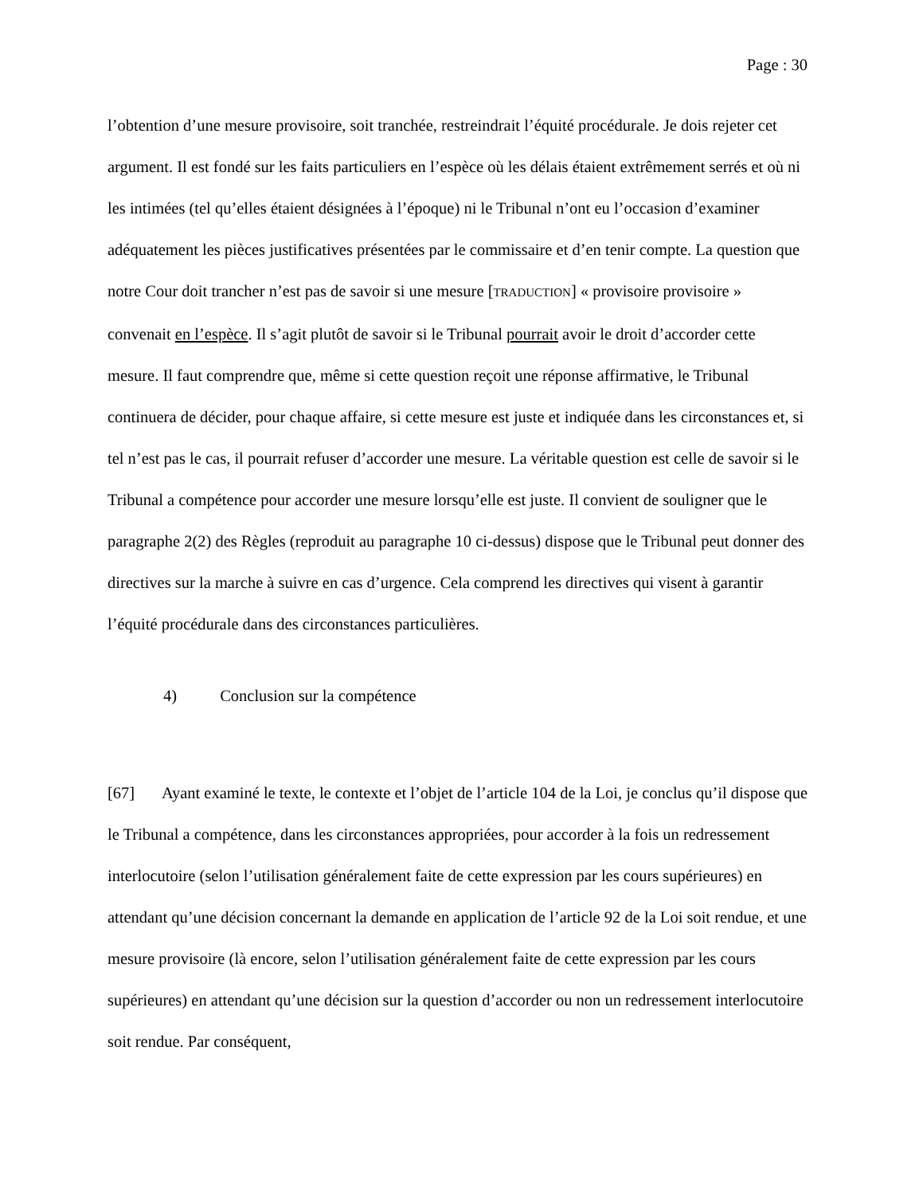Page : 30
l’obtention d’une mesure provisoire, soit tranchée, restreindrait l’équité procédurale. Je dois rejeter cet argument. Il est fondé sur les faits particuliers en l’espèce où les délais étaient extrêmement serrés et où ni les intimées (tel qu’elles étaient désignées à l’époque) ni le Tribunal n’ont eu l’occasion d’examiner adéquatement les pièces justificatives présentées par le commissaire et d’en tenir compte. La question que notre Cour doit trancher n’est pas de savoir si une mesure [TRADUCTION] « provisoire provisoire » convenait en l’espèce. Il s’agit plutôt de savoir si le Tribunal pourrait avoir le droit d’accorder cette mesure. Il faut comprendre que, même si cette question reçoit une réponse affirmative, le Tribunal continuera de décider, pour chaque affaire, si cette mesure est juste et indiquée dans les circonstances et, si tel n’est pas le cas, il pourrait refuser d’accorder une mesure. La véritable question est celle de savoir si le Tribunal a compétence pour accorder une mesure lorsqu’elle est juste. Il convient de souligner que le paragraphe 2(2) des Règles (reproduit au paragraphe 10 ci-dessus) dispose que le Tribunal peut donner des directives sur la marche à suivre en cas d’urgence. Cela comprend les directives qui visent à garantir l’équité procédurale dans des circonstances particulières.
4) Conclusion sur la compétence
[67] Ayant examiné le texte, le contexte et l’objet de l’article 104 de la Loi, je conclus qu’il dispose que le Tribunal a compétence, dans les circonstances appropriées, pour accorder à la fois un redressement interlocutoire (selon l’utilisation généralement faite de cette expression par les cours supérieures) en attendant qu’une décision concernant la demande en application de l’article 92 de la Loi soit rendue, et une mesure provisoire (là encore, selon l’utilisation généralement faite de cette expression par les cours supérieures) en attendant qu’une décision sur la question d’accorder ou non un redressement interlocutoire soit rendue. Par conséquent,